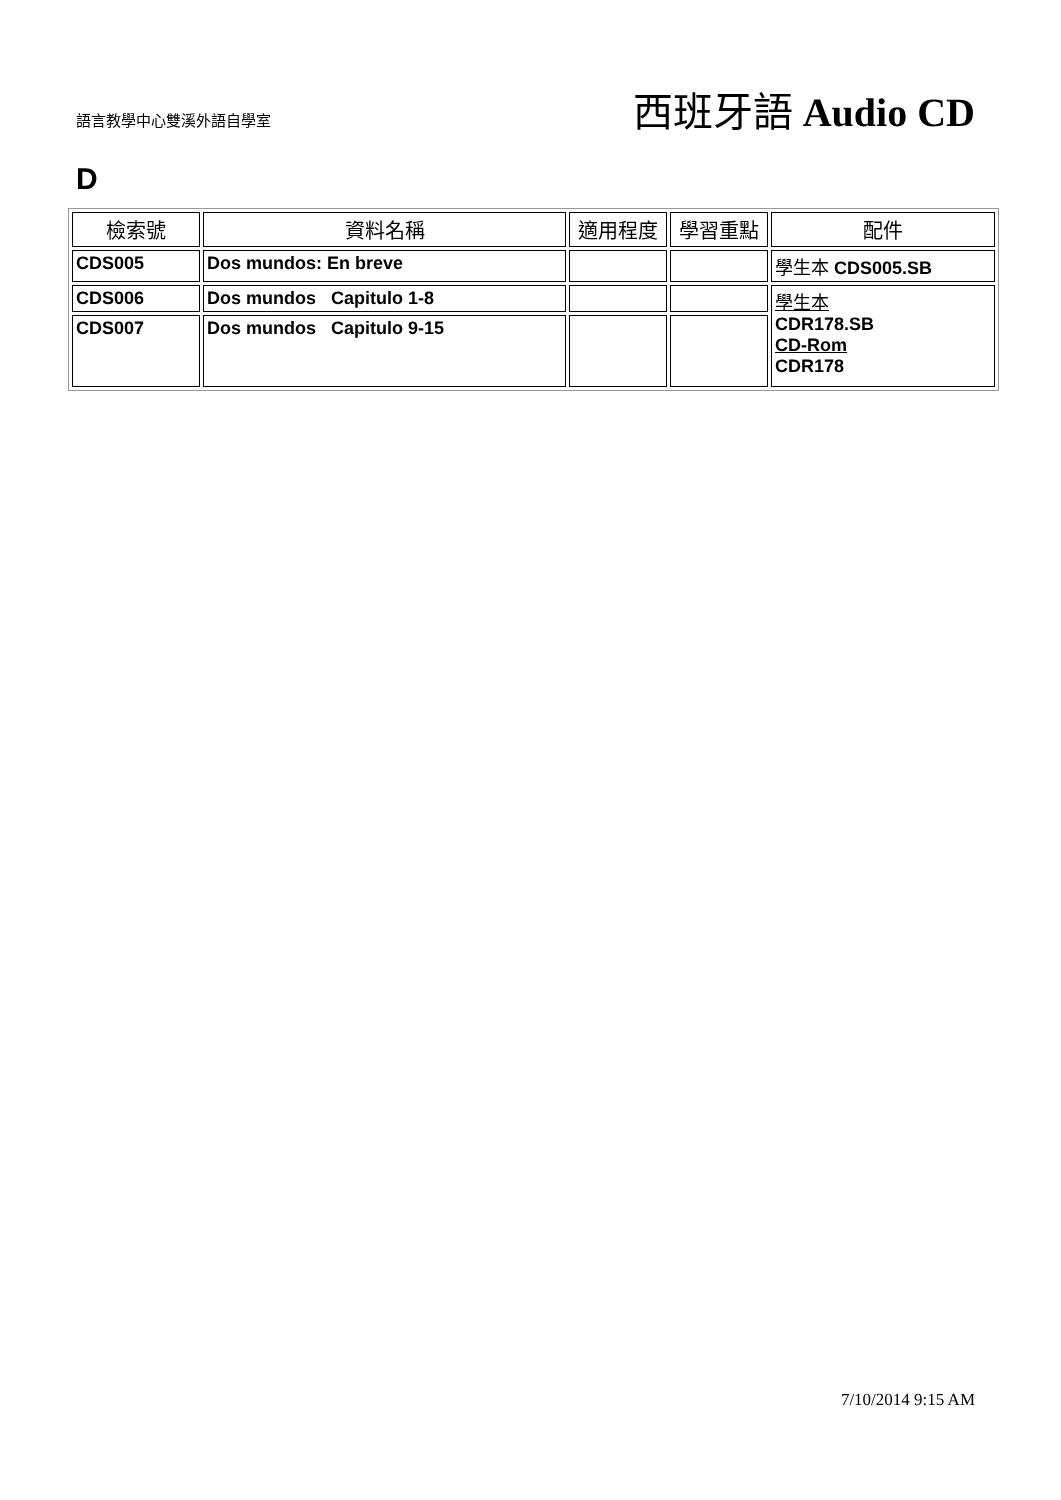語言教學中心雙溪外語自學室
西班牙語 Audio CD
D
| 檢索號 | 資料名稱 | 適用程度 | 學習重點 | 配件 |
| --- | --- | --- | --- | --- |
| CDS005 | Dos mundos: En breve | | | 學生本 CDS005.SB |
| CDS006 | Dos mundos Capitulo 1-8 | | | 學生本 CDR178.SB CD-Rom CDR178 |
| CDS007 | Dos mundos Capitulo 9-15 | | | |
7/10/2014 9:15 AM